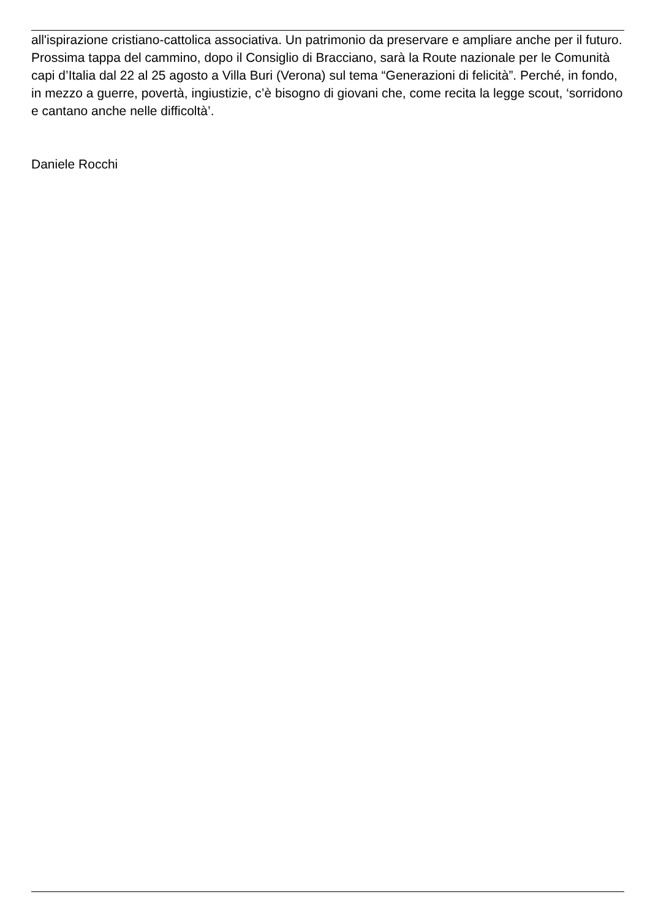all'ispirazione cristiano-cattolica associativa. Un patrimonio da preservare e ampliare anche per il futuro. Prossima tappa del cammino, dopo il Consiglio di Bracciano, sarà la Route nazionale per le Comunità capi d’Italia dal 22 al 25 agosto a Villa Buri (Verona) sul tema “Generazioni di felicità”. Perché, in fondo, in mezzo a guerre, povertà, ingiustizie, c’è bisogno di giovani che, come recita la legge scout, ‘sorridono e cantano anche nelle difficoltà’.
Daniele Rocchi